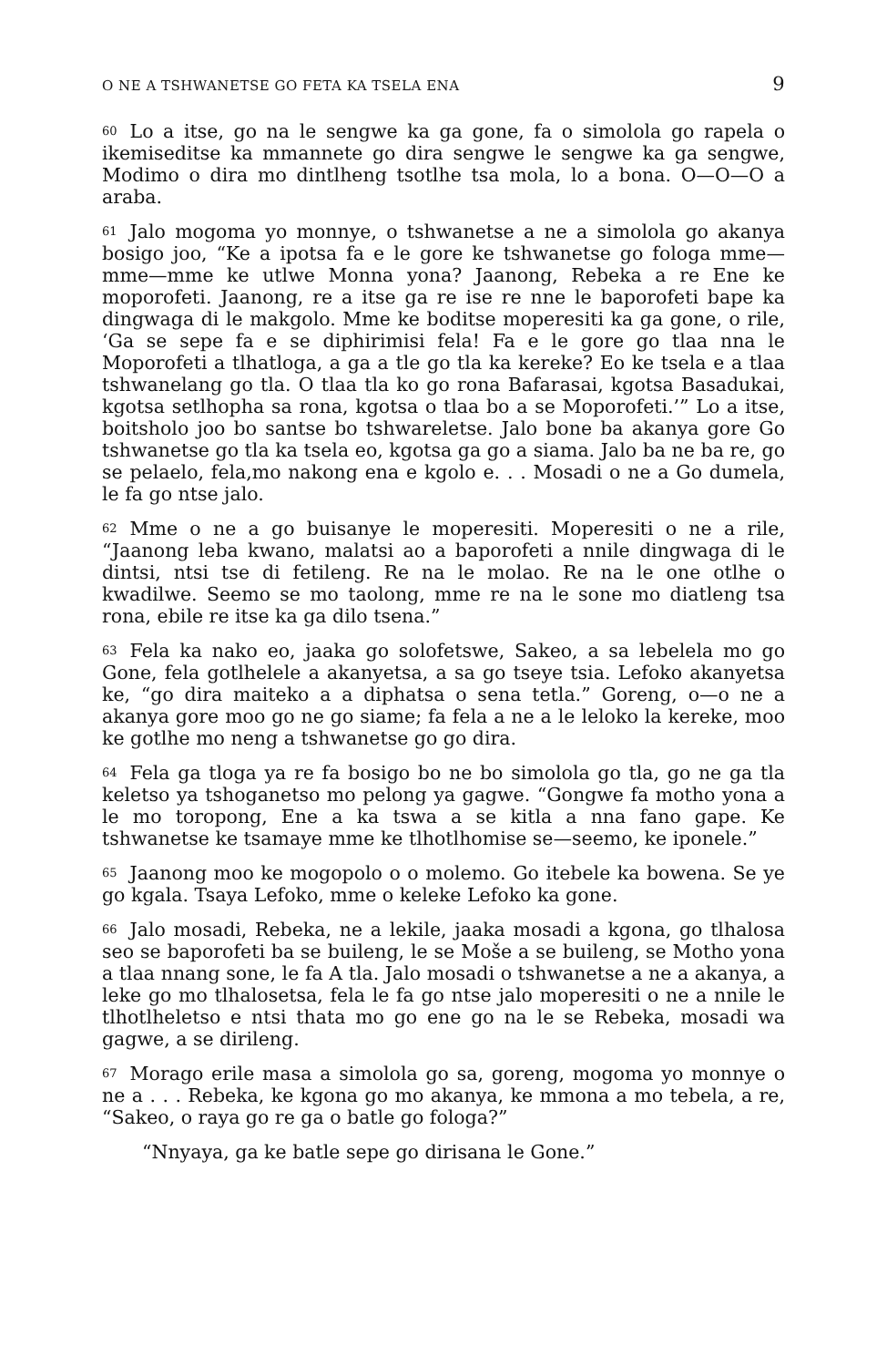O NE A TSHWANETSE GO FETA KA TSELA ENA 9
<sup>60</sup> Lo a itse, go na le sengwe ka ga gone, fa o simolola go rapela o ikemiseditse ka mmannete go dira sengwe le sengwe ka ga sengwe, Modimo o dira mo dintlheng tsotlhe tsa mola, lo a bona. O—O—O a araba.
<sup>61</sup> Jalo mogoma yo monnye, o tshwanetse a ne a simolola go akanya bosigo joo, “Ke a ipotsa fa e le gore ke tshwanetse go fologa mme—mme—mme ke utlwe Monna yona? Jaanong, Rebeka a re Ene ke moporofeti. Jaanong, re a itse ga re ise re nne le baporofeti bape ka dingwaga di le makgolo. Mme ke boditse moperesiti ka ga gone, o rile, ‘Ga se sepe fa e se diphirimisi fela! Fa e le gore go tlaa nna le Moporofeti a tlhatloga, a ga a tle go tla ka kereke? Eo ke tsela e a tlaa tshwanelang go tla. O tlaa tla ko go rona Bafarasai, kgotsa Basadukai, kgotsa setlhopha sa rona, kgotsa o tlaa bo a se Moporofeti.’” Lo a itse, boitsholo joo bo santse bo tshwareletse. Jalo bone ba akanya gore Go tshwanetse go tla ka tsela eo, kgotsa ga go a siama. Jalo ba ne ba re, go se pelaelo, fela,mo nakong ena e kgolo e. . . Mosadi o ne a Go dumela, le fa go ntse jalo.
<sup>62</sup> Mme o ne a go buisanye le moperesiti. Moperesiti o ne a rile, “Jaanong leba kwano, malatsi ao a baporofeti a nnile dingwaga di le dintsi, ntsi tse di fetileng. Re na le molao. Re na le one otlhe o kwadilwe. Seemo se mo taolong, mme re na le sone mo diatleng tsa rona, ebile re itse ka ga dilo tsena.”
<sup>63</sup> Fela ka nako eo, jaaka go solofetswe, Sakeo, a sa lebelela mo go Gone, fela gotlhelele a akanyetsa, a sa go tseye tsia. Lefoko akanyetsa ke, “go dira maiteko a a diphatsa o sena tetla.” Goreng, o—o ne a akanya gore moo go ne go siame; fa fela a ne a le leloko la kereke, moo ke gotlhe mo neng a tshwanetse go go dira.
<sup>64</sup> Fela ga tloga ya re fa bosigo bo ne bo simolola go tla, go ne ga tla keletso ya tshoganetso mo pelong ya gagwe. “Gongwe fa motho yona a le mo toropong, Ene a ka tswa a se kitla a nna fano gape. Ke tshwanetse ke tsamaye mme ke tlhotlhomise se—seemo, ke iponele.”
<sup>65</sup> Jaanong moo ke mogopolo o o molemo. Go itebele ka bowena. Se ye go kgala. Tsaya Lefoko, mme o keleke Lefoko ka gone.
<sup>66</sup> Jalo mosadi, Rebeka, ne a lekile, jaaka mosadi a kgona, go tlhalosa seo se baporofeti ba se buileng, le se Mošе a se builеng, se Motho yona a tlaa nnang sone, le fa A tla. Jalo mosadi o tshwanetse a ne a akanya, a leke go mo tlhalosetsa, fela le fa go ntse jalo moperesiti o ne a nnile le tlhotlheletso e ntsi thata mo go ene go na le se Rebeka, mosadi wa gagwe, a se dirileng.
<sup>67</sup> Morago erile masa a simolola go sa, goreng, mogoma yo monnye o ne a . . . Rebeka, ke kgona go mo akanya, ke mmona a mo tebela, a re, “Sakeo, o raya go re ga o batle go fologa?”
“Nnyaya, ga ke batle sepe go dirisana le Gone.”